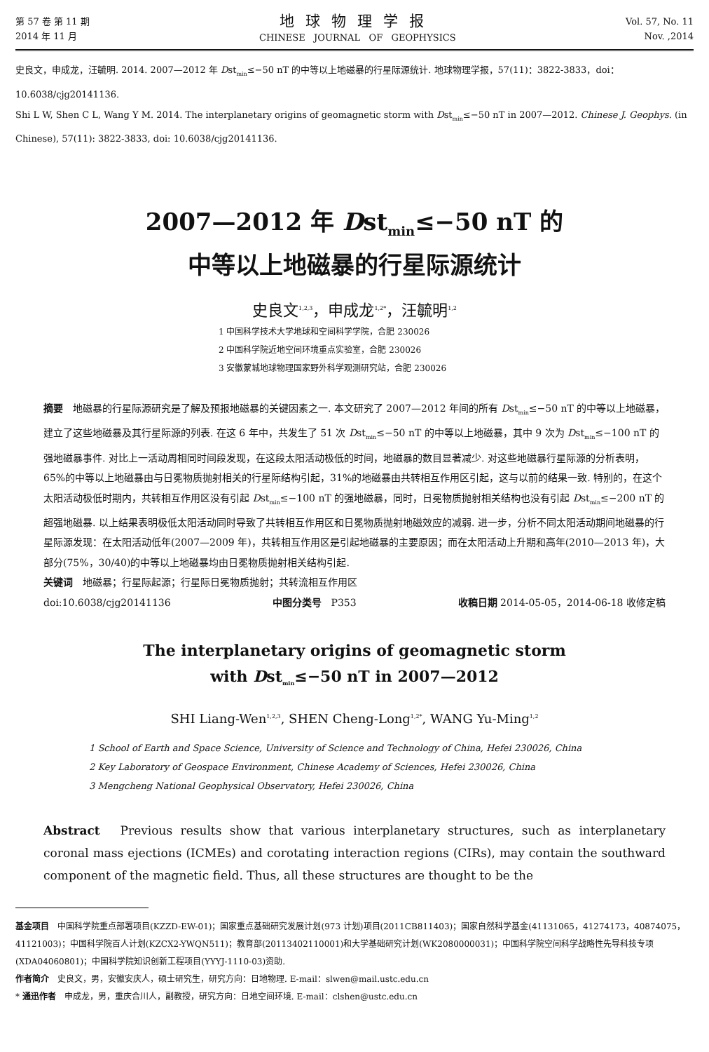第 57 卷 第 11 期
2014 年 11 月
地球物理学报
CHINESE JOURNAL OF GEOPHYSICS
Vol. 57, No. 11
Nov. ,2014
史良文，申成龙，汪毓明. 2014. 2007—2012 年 Dst<sub>min</sub>≤−50 nT 的中等以上地磁暴的行星际源统计. 地球物理学报，57(11)：3822-3833，doi：10.6038/cjg20141136.
Shi L W, Shen C L, Wang Y M. 2014. The interplanetary origins of geomagnetic storm with Dst<sub>min</sub>≤−50 nT in 2007—2012. Chinese J. Geophys. (in Chinese), 57(11): 3822-3833, doi: 10.6038/cjg20141136.
2007—2012 年 Dst<sub>min</sub>≤−50 nT 的
中等以上地磁暴的行星际源统计
史良文<sup>1,2,3</sup>，申成龙<sup>1,2*</sup>，汪毓明<sup>1,2</sup>
1 中国科学技术大学地球和空间科学学院，合肥 230026
2 中国科学院近地空间环境重点实验室，合肥 230026
3 安徽蒙城地球物理国家野外科学观测研究站，合肥 230026
摘要　地磁暴的行星际源研究是了解及预报地磁暴的关键因素之一. 本文研究了 2007—2012 年间的所有 Dst<sub>min</sub>≤−50 nT 的中等以上地磁暴，建立了这些地磁暴及其行星际源的列表. 在这 6 年中，共发生了 51 次 Dst<sub>min</sub>≤−50 nT 的中等以上地磁暴，其中 9 次为 Dst<sub>min</sub>≤−100 nT 的强地磁暴事件. 对比上一活动周相同时间段发现，在这段太阳活动极低的时间，地磁暴的数目显著减少. 对这些地磁暴行星际源的分析表明，65%的中等以上地磁暴由与日冕物质抛射相关的行星际结构引起，31%的地磁暴由共转相互作用区引起，这与以前的结果一致. 特别的，在这个太阳活动极低时期内，共转相互作用区没有引起 Dst<sub>min</sub>≤−100 nT 的强地磁暴，同时，日冕物质抛射相关结构也没有引起 Dst<sub>min</sub>≤−200 nT 的超强地磁暴. 以上结果表明极低太阳活动同时导致了共转相互作用区和日冕物质抛射地磁效应的减弱. 进一步，分析不同太阳活动期间地磁暴的行星际源发现：在太阳活动低年(2007—2009 年)，共转相互作用区是引起地磁暴的主要原因；而在太阳活动上升期和高年(2010—2013 年)，大部分(75%，30/40)的中等以上地磁暴均由日冕物质抛射相关结构引起.
关键词　地磁暴；行星际起源；行星际日冕物质抛射；共转流相互作用区
doi:10.6038/cjg20141136 中图分类号　P353 收稿日期 2014-05-05，2014-06-18 收修定稿
The interplanetary origins of geomagnetic storm
with Dst<sub>min</sub>≤−50 nT in 2007—2012
SHI Liang-Wen<sup>1,2,3</sup>, SHEN Cheng-Long<sup>1,2*</sup>, WANG Yu-Ming<sup>1,2</sup>
1 School of Earth and Space Science, University of Science and Technology of China, Hefei 230026, China
2 Key Laboratory of Geospace Environment, Chinese Academy of Sciences, Hefei 230026, China
3 Mengcheng National Geophysical Observatory, Hefei 230026, China
Abstract　Previous results show that various interplanetary structures, such as interplanetary coronal mass ejections (ICMEs) and corotating interaction regions (CIRs), may contain the southward component of the magnetic field. Thus, all these structures are thought to be the
基金项目　中国科学院重点部署项目(KZZD-EW-01)；国家重点基础研究发展计划(973 计划)项目(2011CB811403)；国家自然科学基金(41131065，41274173，40874075，41121003)；中国科学院百人计划(KZCX2-YWQN511)；教育部(20113402110001)和大学基础研究计划(WK2080000031)；中国科学院空间科学战略性先导科技专项(XDA04060801)；中国科学院知识创新工程项目(YYYJ-1110-03)资助.
作者简介　史良文，男，安徽安庆人，硕士研究生，研究方向：日地物理. E-mail：slwen@mail.ustc.edu.cn
* 通迅作者　申成龙，男，重庆合川人，副教授，研究方向：日地空间环境. E-mail：clshen@ustc.edu.cn